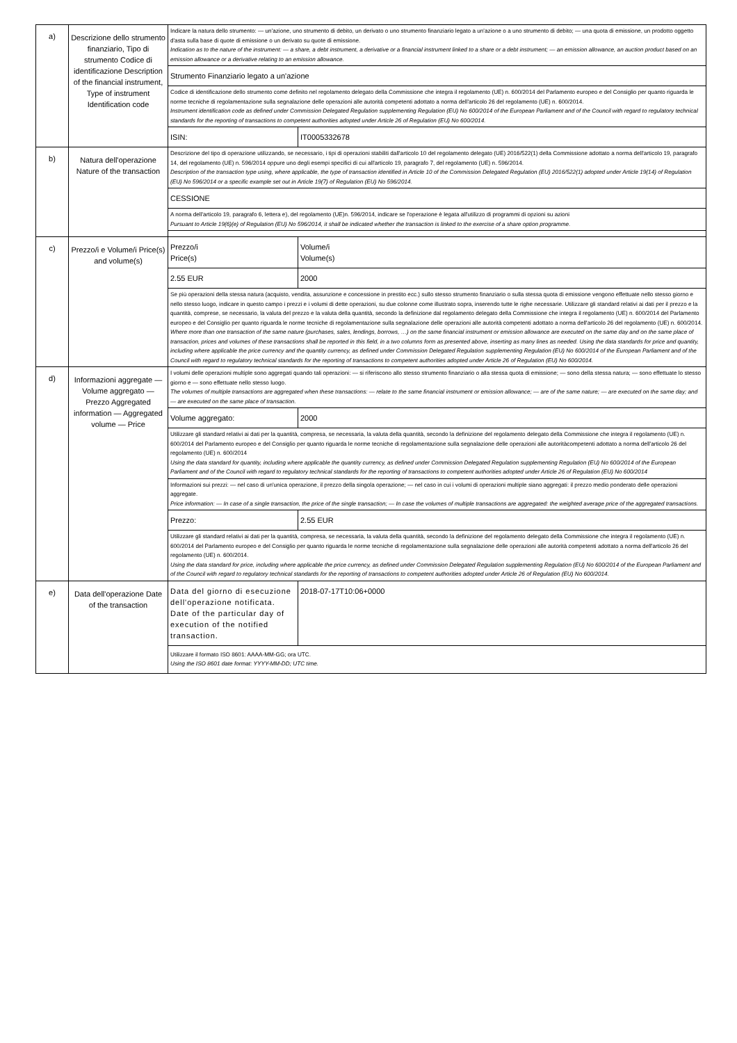| a) | Descrizione dello strumento finanziario, Tipo di strumento Codice di identificazione Description of the financial instrument, Type of instrument Identification code | Indicare la natura dello strumento: — un'azione, uno strumento di debito, un derivato o uno strumento finanziario legato a un'azione o a uno strumento di debito; — una quota di emissione, un prodotto oggetto d'asta sulla base di quote di emissione o un derivato su quote di emissione. Indication as to the nature of the instrument: — a share, a debt instrument, a derivative or a financial instrument linked to a share or a debt instrument; — an emission allowance, an auction product based on an emission allowance or a derivative relating to an emission allowance. | | |
| | | Strumento Finanziario legato a un'azione | | |
| | | Codice di identificazione dello strumento come definito nel regolamento delegato della Commissione che integra il regolamento (UE) n. 600/2014 del Parlamento europeo e del Consiglio per quanto riguarda le norme tecniche di regolamentazione sulla segnalazione delle operazioni alle autorità competenti adottato a norma dell'articolo 26 del regolamento (UE) n. 600/2014. Instrument identification code as defined under Commission Delegated Regulation supplementing Regulation (EU) No 600/2014 of the European Parliament and of the Council with regard to regulatory technical standards for the reporting of transactions to competent authorities adopted under Article 26 of Regulation (EU) No 600/2014. | | |
| | | ISIN: | IT0005332678 | |
| b) | Natura dell'operazione Nature of the transaction | Descrizione del tipo di operazione utilizzando, se necessario, i tipi di operazioni stabiliti dall'articolo 10 del regolamento delegato (UE) 2016/522(1) della Commissione adottato a norma dell'articolo 19, paragrafo 14, del regolamento (UE) n. 596/2014 oppure uno degli esempi specifici di cui all'articolo 19, paragrafo 7, del regolamento (UE) n. 596/2014. Description of the transaction type using, where applicable, the type of transaction identified in Article 10 of the Commission Delegated Regulation (EU) 2016/522(1) adopted under Article 19(14) of Regulation (EU) No 596/2014 or a specific example set out in Article 19(7) of Regulation (EU) No 596/2014. | | |
| | | CESSIONE | | |
| | | A norma dell'articolo 19, paragrafo 6, lettera e), del regolamento (UE)n. 596/2014, indicare se l'operazione è legata all'utilizzo di programmi di opzioni su azioni Pursuant to Article 19(6)(e) of Regulation (EU) No 596/2014, it shall be indicated whether the transaction is linked to the exercise of a share option programme. | | |
| c) | Prezzo/i e Volume/i Price(s) and volume(s) | Prezzo/i Price(s) | | Volume/i Volume(s) |
| | | 2.55 EUR | | 2000 |
| | | Se più operazioni della stessa natura (acquisto, vendita, assunzione e concessione in prestito ecc.) sullo stesso strumento finanziario o sulla stessa quota di emissione vengono effettuate nello stesso giorno e nello stesso luogo, indicare in questo campo i prezzi e i volumi di dette operazioni, su due colonne come illustrato sopra, inserendo tutte le righe necessarie. Utilizzare gli standard relativi ai dati per il prezzo e la quantità, comprese, se necessario, la valuta del prezzo e la valuta della quantità, secondo la definizione dal regolamento delegato della Commissione che integra il regolamento (UE) n. 600/2014 del Parlamento europeo e del Consiglio per quanto riguarda le norme tecniche di regolamentazione sulla segnalazione delle operazioni alle autorità competenti adottato a norma dell'articolo 26 del regolamento (UE) n. 600/2014. Where more than one transaction of the same nature (purchases, sales, lendings, borrows, …) on the same financial instrument or emission allowance are executed on the same day and on the same place of transaction, prices and volumes of these transactions shall be reported in this field, in a two columns form as presented above, inserting as many lines as needed. Using the data standards for price and quantity, including where applicable the price currency and the quantity currency, as defined under Commission Delegated Regulation supplementing Regulation (EU) No 600/2014 of the European Parliament and of the Council with regard to regulatory technical standards for the reporting of transactions to competent authorities adopted under Article 26 of Regulation (EU) No 600/2014. | | |
| d) | Informazioni aggregate — Volume aggregato — Prezzo Aggregated information — Aggregated volume — Price | I volumi delle operazioni multiple sono aggregati quando tali operazioni: — si riferiscono allo stesso strumento finanziario o alla stessa quota di emissione; — sono della stessa natura; — sono effettuate lo stesso giorno e — sono effettuate nello stesso luogo. The volumes of multiple transactions are aggregated when these transactions: — relate to the same financial instrument or emission allowance; — are of the same nature; — are executed on the same day; and — are executed on the same place of transaction. | | |
| | | Volume aggregato: | 2000 | |
| | | Utilizzare gli standard relativi ai dati per la quantità, compresa, se necessaria, la valuta della quantità, secondo la definizione del regolamento delegato della Commissione che integra il regolamento (UE) n. 600/2014 del Parlamento europeo e del Consiglio per quanto riguarda le norme tecniche di regolamentazione sulla segnalazione delle operazioni alle autoritàcompetenti adottato a norma dell'articolo 26 del regolamento (UE) n. 600/2014 Using the data standard for quantity, including where applicable the quantity currency, as defined under Commission Delegated Regulation supplementing Regulation (EU) No 600/2014 of the European Parliament and of the Council with regard to regulatory technical standards for the reporting of transactions to competent authorities adopted under Article 26 of Regulation (EU) No 600/2014 | | |
| | | Informazioni sui prezzi: — nel caso di un'unica operazione, il prezzo della singola operazione; — nel caso in cui i volumi di operazioni multiple siano aggregati: il prezzo medio ponderato delle operazioni aggregate. Price information: — In case of a single transaction, the price of the single transaction; — In case the volumes of multiple transactions are aggregated: the weighted average price of the aggregated transactions. | | |
| | | Prezzo: | 2.55 EUR | |
| | | Utilizzare gli standard relativi ai dati per la quantità, compresa, se necessaria, la valuta della quantità, secondo la definizione del regolamento delegato della Commissione che integra il regolamento (UE) n. 600/2014 del Parlamento europeo e del Consiglio per quanto riguarda le norme tecniche di regolamentazione sulla segnalazione delle operazioni alle autorità competenti adottato a norma dell'articolo 26 del regolamento (UE) n. 600/2014. Using the data standard for price, including where applicable the price currency, as defined under Commission Delegated Regulation supplementing Regulation (EU) No 600/2014 of the European Parliament and of the Council with regard to regulatory technical standards for the reporting of transactions to competent authorities adopted under Article 26 of Regulation (EU) No 600/2014. | | |
| e) | Data dell'operazione Date of the transaction | Data del giorno di esecuzione dell'operazione notificata. Date of the particular day of execution of the notified transaction. | 2018-07-17T10:06+0000 | |
| | | Utilizzare il formato ISO 8601: AAAA-MM-GG; ora UTC. Using the ISO 8601 date format: YYYY-MM-DD; UTC time. | | |